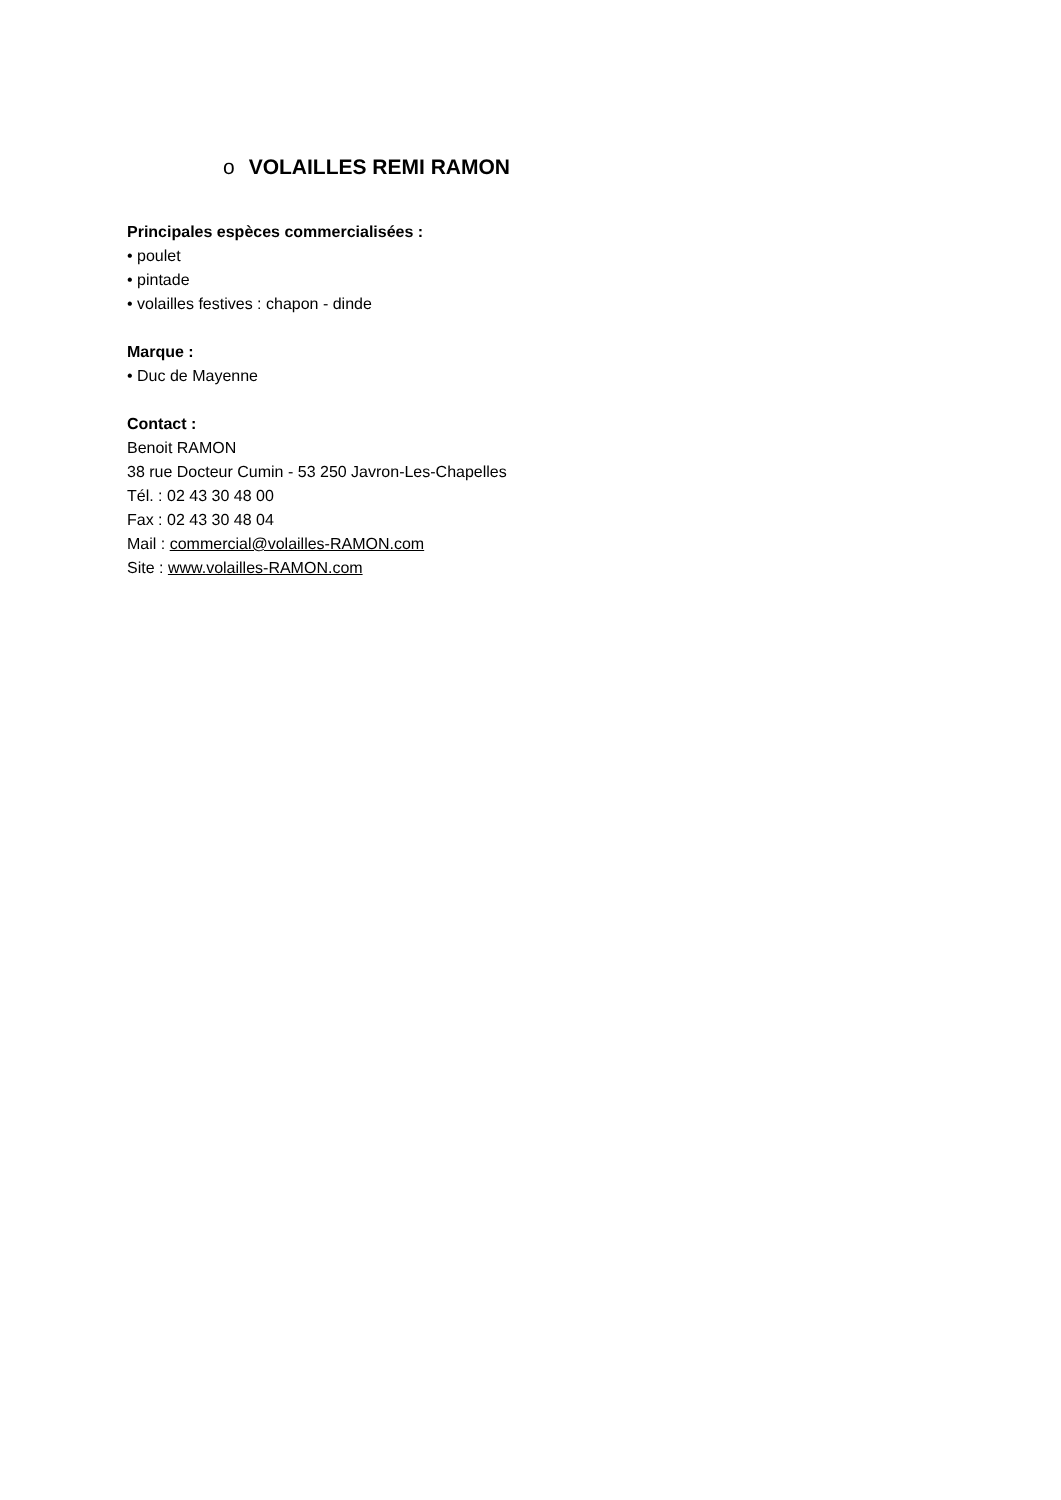o VOLAILLES REMI RAMON
Principales espèces commercialisées :
• poulet
• pintade
• volailles festives : chapon - dinde
Marque :
• Duc de Mayenne
Contact :
Benoit RAMON
38 rue Docteur Cumin - 53 250 Javron-Les-Chapelles
Tél. : 02 43 30 48 00
Fax : 02 43 30 48 04
Mail : commercial@volailles-RAMON.com
Site : www.volailles-RAMON.com